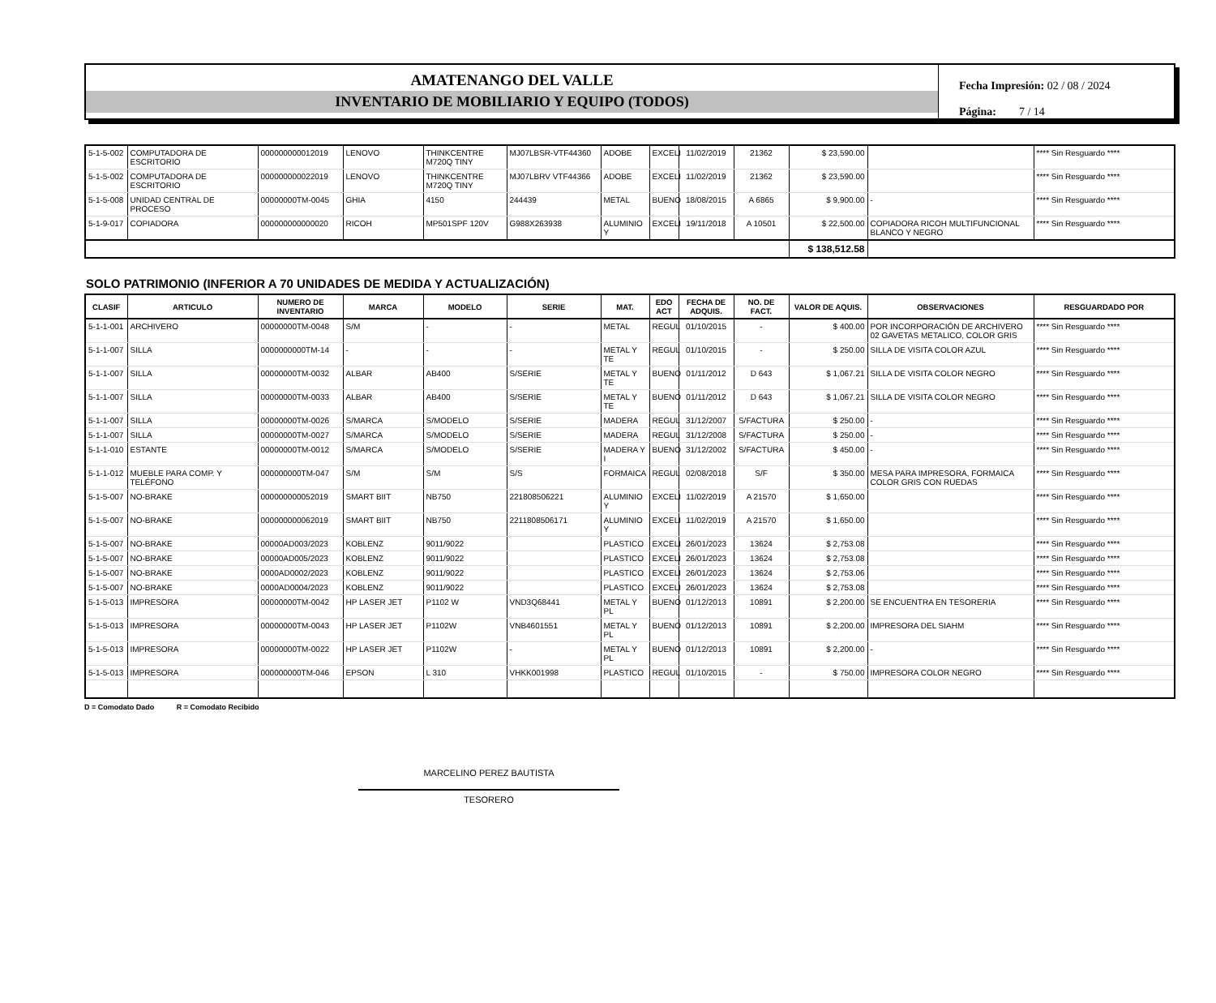AMATENANGO DEL VALLE
INVENTARIO DE MOBILIARIO Y EQUIPO (TODOS)
Fecha Impresión: 02 / 08 / 2024
Página: 7 / 14
| 5-1-5-002 | COMPUTADORA DE ESCRITORIO | 000000000012019 | LENOVO | THINKCENTRE M720Q TINY | MJ07LBSR-VTF44360 | ADOBE | EXCELI | 11/02/2019 | 21362 | $ 23,590.00 | | **** Sin Resguardo **** |
| 5-1-5-002 | COMPUTADORA DE ESCRITORIO | 000000000022019 | LENOVO | THINKCENTRE M720Q TINY | MJ07LBRV VTF44366 | ADOBE | EXCELI | 11/02/2019 | 21362 | $ 23,590.00 | | **** Sin Resguardo **** |
| 5-1-5-008 | UNIDAD CENTRAL DE PROCESO | 00000000TM-0045 | GHIA | 4150 | 244439 | METAL | BUENO | 18/08/2015 | A 6865 | $ 9,900.00 | - | **** Sin Resguardo **** |
| 5-1-9-017 | COPIADORA | 000000000000020 | RICOH | MP501SPF 120V | G988X263938 | ALUMINIO Y | EXCELI | 19/11/2018 | A 10501 | $ 22,500.00 | COPIADORA RICOH MULTIFUNCIONAL BLANCO Y NEGRO | **** Sin Resguardo **** |
| | | | | | | | | | | $ 138,512.58 | | |
SOLO PATRIMONIO (INFERIOR A 70 UNIDADES DE MEDIDA Y ACTUALIZACIÓN)
| CLASIF | ARTICULO | NUMERO DE INVENTARIO | MARCA | MODELO | SERIE | MAT. | EDO ACT | FECHA DE ADQUIS. | NO. DE FACT. | VALOR DE AQUIS. | OBSERVACIONES | RESGUARDADO POR |
| --- | --- | --- | --- | --- | --- | --- | --- | --- | --- | --- | --- | --- |
| 5-1-1-001 | ARCHIVERO | 00000000TM-0048 | S/M | - | - | METAL | REGUL | 01/10/2015 | - | $ 400.00 | POR INCORPORACIÓN DE ARCHIVERO 02 GAVETAS METALICO, COLOR GRIS | **** Sin Resguardo **** |
| 5-1-1-007 | SILLA | 0000000000TM-14 | - | - | - | METAL Y TE | REGUL | 01/10/2015 | - | $ 250.00 | SILLA DE VISITA COLOR AZUL | **** Sin Resguardo **** |
| 5-1-1-007 | SILLA | 00000000TM-0032 | ALBAR | AB400 | S/SERIE | METAL Y TE | BUENO | 01/11/2012 | D 643 | $ 1,067.21 | SILLA DE VISITA COLOR NEGRO | **** Sin Resguardo **** |
| 5-1-1-007 | SILLA | 00000000TM-0033 | ALBAR | AB400 | S/SERIE | METAL Y TE | BUENO | 01/11/2012 | D 643 | $ 1,067.21 | SILLA DE VISITA COLOR NEGRO | **** Sin Resguardo **** |
| 5-1-1-007 | SILLA | 00000000TM-0026 | S/MARCA | S/MODELO | S/SERIE | MADERA | REGUL | 31/12/2007 | S/FACTURA | $ 250.00 | - | **** Sin Resguardo **** |
| 5-1-1-007 | SILLA | 00000000TM-0027 | S/MARCA | S/MODELO | S/SERIE | MADERA | REGUL | 31/12/2008 | S/FACTURA | $ 250.00 | - | **** Sin Resguardo **** |
| 5-1-1-010 | ESTANTE | 00000000TM-0012 | S/MARCA | S/MODELO | S/SERIE | MADERA Y I | BUENO | 31/12/2002 | S/FACTURA | $ 450.00 | - | **** Sin Resguardo **** |
| 5-1-1-012 | MUEBLE PARA COMP. Y TELÉFONO | 000000000TM-047 | S/M | S/M | S/S | FORMAICA | REGUL | 02/08/2018 | S/F | $ 350.00 | MESA PARA IMPRESORA, FORMAICA COLOR GRIS CON RUEDAS | **** Sin Resguardo **** |
| 5-1-5-007 | NO-BRAKE | 000000000052019 | SMART BIIT | NB750 | 221808506221 | ALUMINIO Y | EXCELI | 11/02/2019 | A 21570 | $ 1,650.00 | | **** Sin Resguardo **** |
| 5-1-5-007 | NO-BRAKE | 000000000062019 | SMART BIIT | NB750 | 2211808506171 | ALUMINIO Y | EXCELI | 11/02/2019 | A 21570 | $ 1,650.00 | | **** Sin Resguardo **** |
| 5-1-5-007 | NO-BRAKE | 00000AD003/2023 | KOBLENZ | 9011/9022 | | PLASTICO | EXCELI | 26/01/2023 | 13624 | $ 2,753.08 | | **** Sin Resguardo **** |
| 5-1-5-007 | NO-BRAKE | 00000AD005/2023 | KOBLENZ | 9011/9022 | | PLASTICO | EXCELI | 26/01/2023 | 13624 | $ 2,753.08 | | **** Sin Resguardo **** |
| 5-1-5-007 | NO-BRAKE | 0000AD0002/2023 | KOBLENZ | 9011/9022 | | PLASTICO | EXCELI | 26/01/2023 | 13624 | $ 2,753.06 | | **** Sin Resguardo **** |
| 5-1-5-007 | NO-BRAKE | 0000AD0004/2023 | KOBLENZ | 9011/9022 | | PLASTICO | EXCELI | 26/01/2023 | 13624 | $ 2,753.08 | | **** Sin Resguardo **** |
| 5-1-5-013 | IMPRESORA | 00000000TM-0042 | HP LASER JET | P1102 W | VND3Q68441 | METAL Y PL | BUENO | 01/12/2013 | 10891 | $ 2,200.00 | SE ENCUENTRA EN TESORERIA | **** Sin Resguardo **** |
| 5-1-5-013 | IMPRESORA | 00000000TM-0043 | HP LASER JET | P1102W | VNB4601551 | METAL Y PL | BUENO | 01/12/2013 | 10891 | $ 2,200.00 | IMPRESORA DEL SIAHM | **** Sin Resguardo **** |
| 5-1-5-013 | IMPRESORA | 00000000TM-0022 | HP LASER JET | P1102W | - | METAL Y PL | BUENO | 01/12/2013 | 10891 | $ 2,200.00 | - | **** Sin Resguardo **** |
| 5-1-5-013 | IMPRESORA | 000000000TM-046 | EPSON | L 310 | VHKK001998 | PLASTICO | REGUL | 01/10/2015 | - | $ 750.00 | IMPRESORA COLOR NEGRO | **** Sin Resguardo **** |
D = Comodato Dado R = Comodato Recibido
MARCELINO PEREZ BAUTISTA
TESORERO